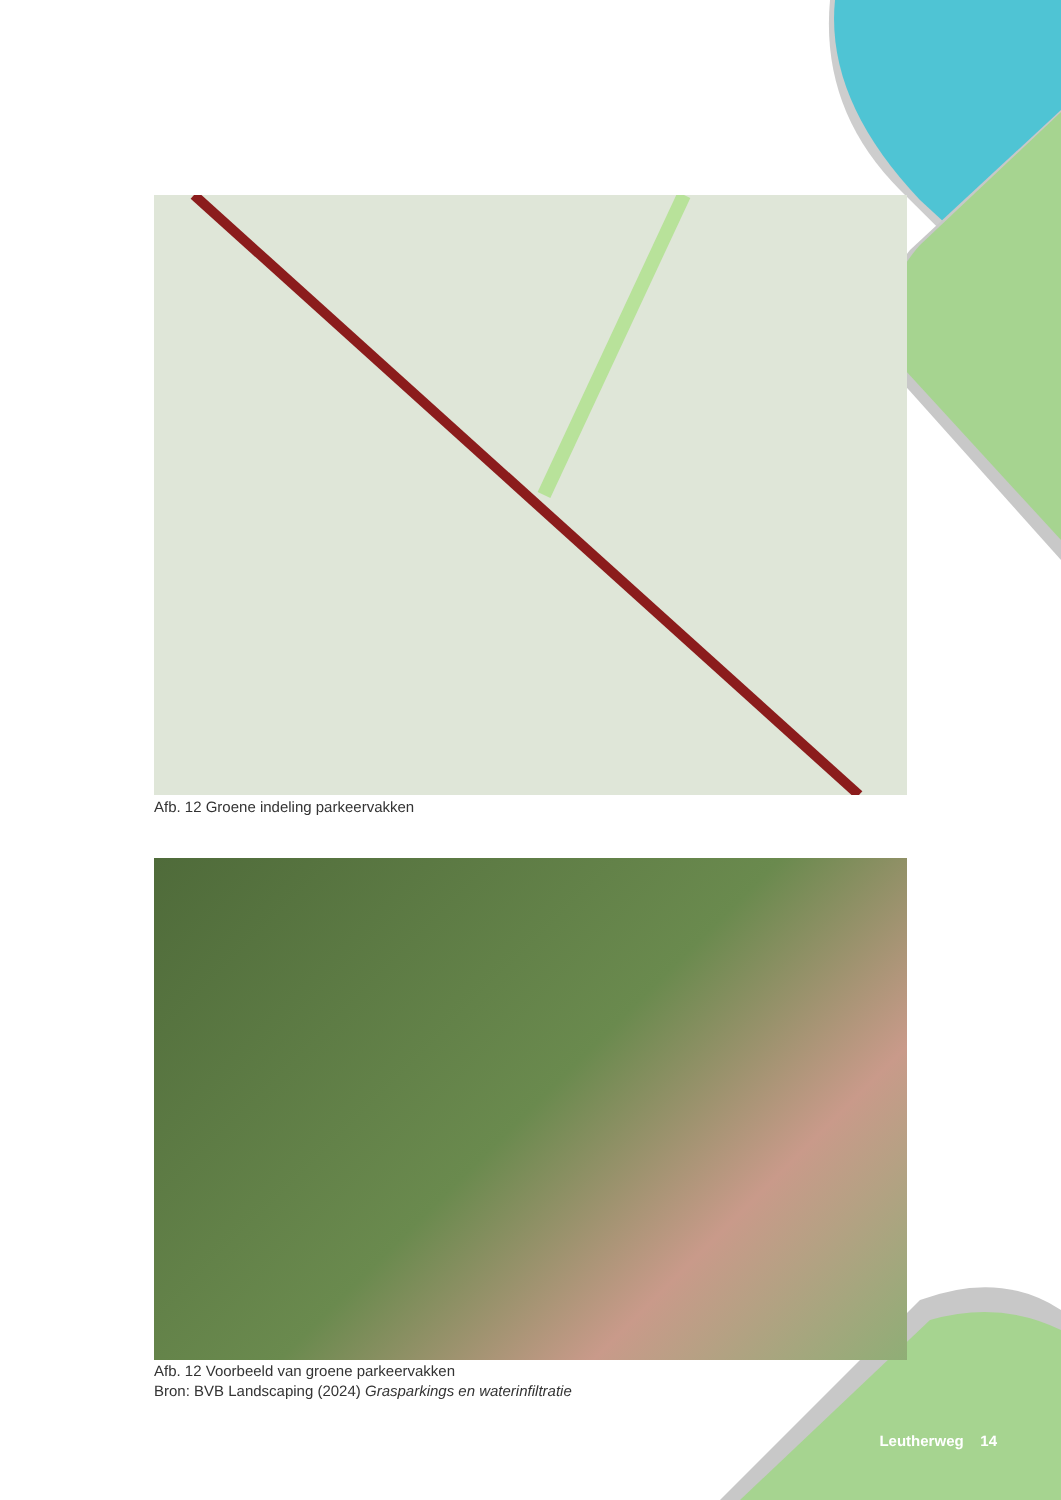Afb. 12 Groene indeling parkeervakken
Afb. 12 Voorbeeld van groene parkeervakken
Bron: BVB Landscaping (2024) Grasparkings en waterinfiltratie
Leutherweg 14